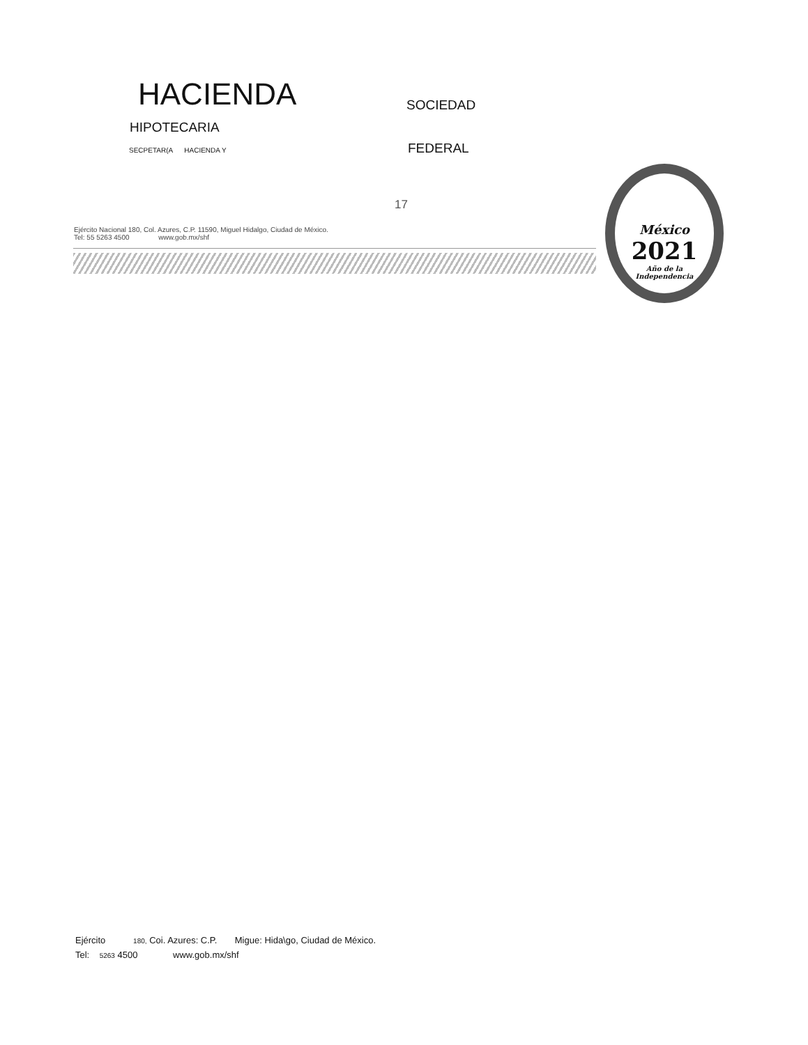HACIENDA
SOCIEDAD
HIPOTECARIA
SECPETAR(A HACIENDA Y
FEDERAL
17
Ejército Nacional 180, Col. Azures, C.P. 11590, Miguel Hidalgo, Ciudad de México.
Tel: 55 5263 4500 www.gob.mx/shf
México
2021
Año de la
Independencia
Ejército 180, Coi. Azures: C.P. Migue: Hida\go, Ciudad de México.
Tel: 5263 4500 www.gob.mx/shf